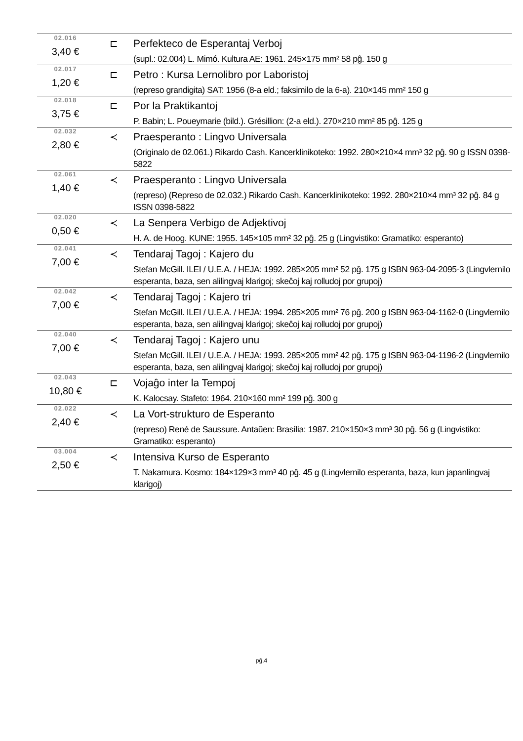02.016
3,40 €
⊏ Perfekteco de Esperantaj Verboj
(supl.: 02.004) L. Mimó. Kultura AE: 1961. 245×175 mm² 58 pĝ. 150 g
02.017
1,20 €
⊏ Petro : Kursa Lernolibro por Laboristoj
(represo grandigita) SAT: 1956 (8-a eld.; faksimilo de la 6-a). 210×145 mm² 150 g
02.018
3,75 €
⊏ Por la Praktikantoj
P. Babin; L. Poueymarie (bild.). Grésillion: (2-a eld.). 270×210 mm² 85 pĝ. 125 g
02.032
2,80 €
≺ Praesperanto : Lingvo Universala
(Originalo de 02.061.) Rikardo Cash. Kancerklinikoteko: 1992. 280×210×4 mm³ 32 pĝ. 90 g ISSN 0398-5822
02.061
1,40 €
≺ Praesperanto : Lingvo Universala
(represo) (Represo de 02.032.) Rikardo Cash. Kancerklinikoteko: 1992. 280×210×4 mm³ 32 pĝ. 84 g ISSN 0398-5822
02.020
0,50 €
≺ La Senpera Verbigo de Adjektivoj
H. A. de Hoog. KUNE: 1955. 145×105 mm² 32 pĝ. 25 g (Lingvistiko: Gramatiko: esperanto)
02.041
7,00 €
≺ Tendaraj Tagoj : Kajero du
Stefan McGill. ILEI / U.E.A. / HEJA: 1992. 285×205 mm² 52 pĝ. 175 g ISBN 963-04-2095-3 (Lingvlernilo esperanta, baza, sen alilingvaj klarigoj; skeĉoj kaj rolludoj por grupoj)
02.042
7,00 €
≺ Tendaraj Tagoj : Kajero tri
Stefan McGill. ILEI / U.E.A. / HEJA: 1994. 285×205 mm² 76 pĝ. 200 g ISBN 963-04-1162-0 (Lingvlernilo esperanta, baza, sen alilingvaj klarigoj; skeĉoj kaj rolludoj por grupoj)
02.040
7,00 €
≺ Tendaraj Tagoj : Kajero unu
Stefan McGill. ILEI / U.E.A. / HEJA: 1993. 285×205 mm² 42 pĝ. 175 g ISBN 963-04-1196-2 (Lingvlernilo esperanta, baza, sen alilingvaj klarigoj; skeĉoj kaj rolludoj por grupoj)
02.043
10,80 €
⊏ Vojaĝo inter la Tempoj
K. Kalocsay. Stafeto: 1964. 210×160 mm² 199 pĝ. 300 g
02.022
2,40 €
≺ La Vort-strukturo de Esperanto
(represo) René de Saussure. Antaŭen: Brasília: 1987. 210×150×3 mm³ 30 pĝ. 56 g (Lingvistiko: Gramatiko: esperanto)
03.004
2,50 €
≺ Intensiva Kurso de Esperanto
T. Nakamura. Kosmo: 184×129×3 mm³ 40 pĝ. 45 g (Lingvlernilo esperanta, baza, kun japanlingvaj klarigoj)
pĝ.4